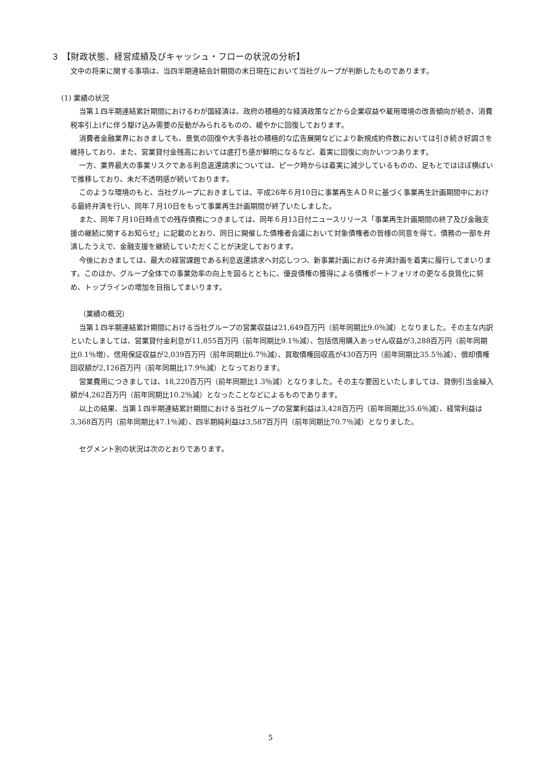３ 【財政状態、経営成績及びキャッシュ・フローの状況の分析】
文中の将来に関する事項は、当四半期連結会計期間の末日現在において当社グループが判断したものであります。
(1) 業績の状況
当第１四半期連結累計期間におけるわが国経済は、政府の積極的な経済政策などから企業収益や雇用環境の改善傾向が続き、消費税率引上げに伴う駆け込み需要の反動がみられるものの、緩やかに回復しております。
消費者金融業界におきましても、景気の回復や大手各社の積極的な広告展開などにより新規成約件数においては引き続き好調さを維持しており、また、営業貸付金残高においては底打ち感が鮮明になるなど、着実に回復に向かいつつあります。
一方、業界最大の事業リスクである利息返還請求については、ピーク時からは着実に減少しているものの、足もとではほぼ横ばいで推移しており、未だ不透明感が続いております。
このような環境のもと、当社グループにおきましては、平成26年６月10日に事業再生ＡＤＲに基づく事業再生計画期間中における最終弁済を行い、同年７月10日をもって事業再生計画期間が終了いたしました。
また、同年７月10日時点での残存債務につきましては、同年６月13日付ニュースリリース「事業再生計画期間の終了及び金融支援の継続に関するお知らせ」に記載のとおり、同日に開催した債権者会議において対象債権者の皆様の同意を得て、債務の一部を弁済したうえで、金融支援を継続していただくことが決定しております。
今後におきましては、最大の経営課題である利息返還請求へ対応しつつ、新事業計画における弁済計画を着実に履行してまいります。このほか、グループ全体での事業効率の向上を図るとともに、優良債権の獲得による債権ポートフォリオの更なる良質化に努め、トップラインの増加を目指してまいります。
（業績の概況）
当第１四半期連結累計期間における当社グループの営業収益は21,649百万円（前年同期比9.0％減）となりました。その主な内訳といたしましては、営業貸付金利息が11,855百万円（前年同期比9.1％減）、包括信用購入あっせん収益が3,288百万円（前年同期比0.1％増）、信用保証収益が2,039百万円（前年同期比6.7％減）、買取債権回収高が430百万円（前年同期比35.5％減）、償却債権回収額が2,126百万円（前年同期比17.9％減）となっております。
営業費用につきましては、18,220百万円（前年同期比1.3％減）となりました。その主な要因といたしましては、貸倒引当金繰入額が4,262百万円（前年同期比10.2％減）となったことなどによるものであります。
以上の結果、当第１四半期連結累計期間における当社グループの営業利益は3,428百万円（前年同期比35.6％減）、経常利益は3,368百万円（前年同期比47.1％減）、四半期純利益は3,587百万円（前年同期比70.7％減）となりました。
セグメント別の状況は次のとおりであります。
5